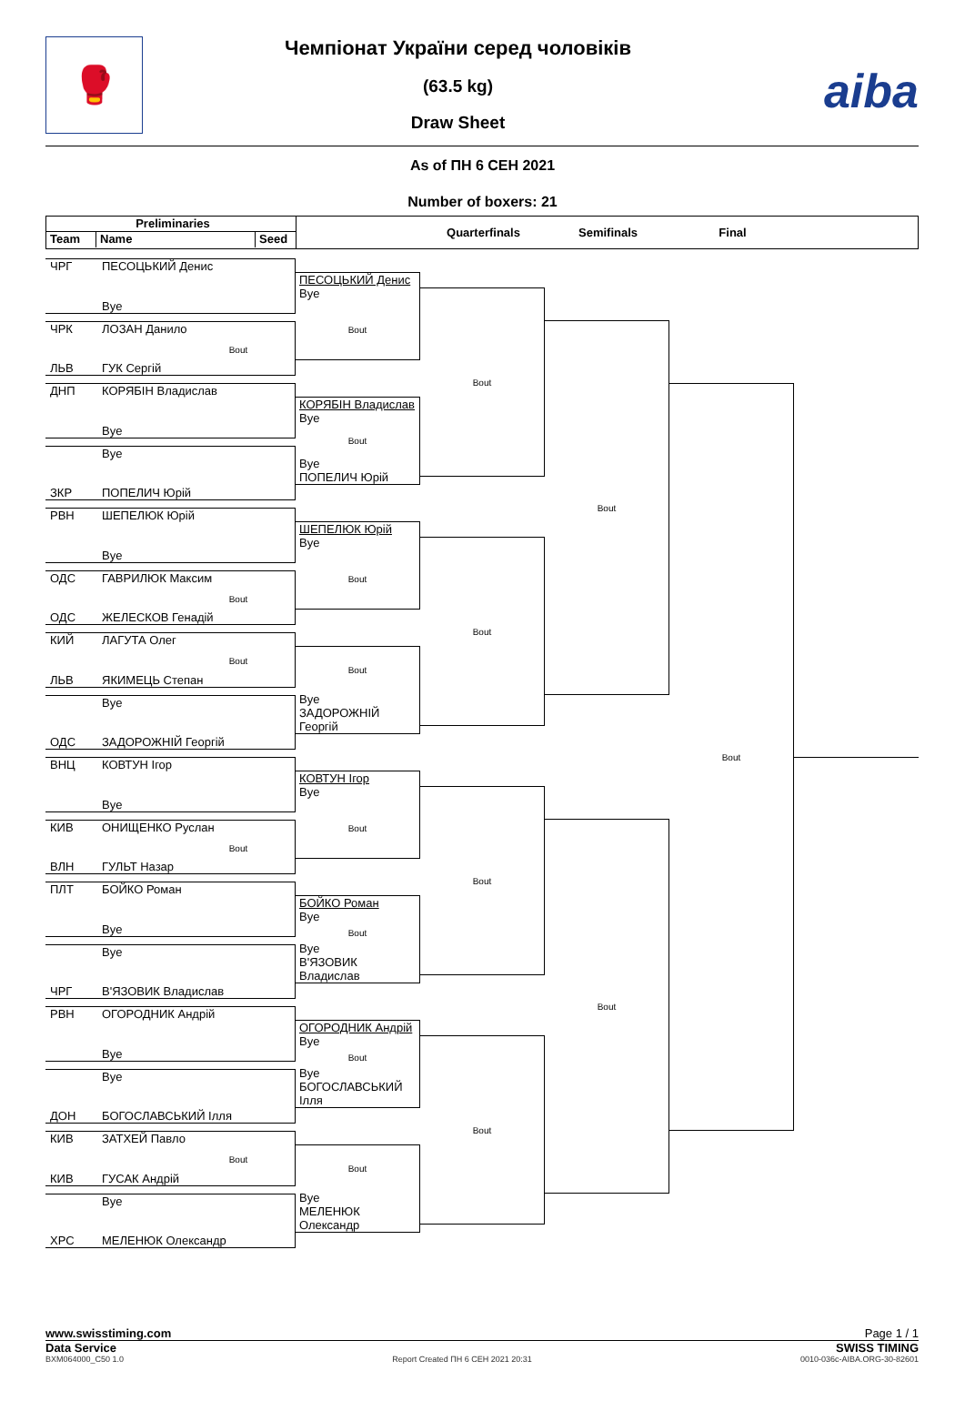🥊
Чемпіонат України серед чоловіків
(63.5 kg)
Draw Sheet
aiba
As of ПН 6 СЕН 2021
Number of boxers: 21
Preliminaries Team Name Seed
Quarterfinals
Semifinals
Final
ЧРГ ПЕСОЦЬКИЙ Денис
Bye
ЧРК ЛОЗАН Данило
Bout
ЛЬВ ГУК Сергій
ДНП КОРЯБІН Владислав
Bye
Bye
ЗКР ПОПЕЛИЧ Юрій
РВН ШЕПЕЛЮК Юрій
Bye
ОДС ГАВРИЛЮК Максим
Bout
ОДС ЖЕЛЕСКОВ Генадій
КИЙ ЛАГУТА Олег
Bout
ЛЬВ ЯКИМЕЦЬ Степан
Bye
ОДС ЗАДОРОЖНІЙ Георгій
ВНЦ КОВТУН Ігор
Bye
КИВ ОНИЩЕНКО Руслан
Bout
ВЛН ГУЛЬТ Назар
ПЛТ БОЙКО Роман
Bye
Bye
ЧРГ В'ЯЗОВИК Владислав
РВН ОГОРОДНИК Андрій
Bye
Bye
ДОН БОГОСЛАВСЬКИЙ Ілля
КИВ ЗАТХЕЙ Павло
Bout
КИВ ГУСАК Андрій
Bye
ХРС МЕЛЕНЮК Олександр
ПЕСОЦЬКИЙ Денис
Bye
Bout
КОРЯБІН Владислав
Bye
Bout
Bye
ПОПЕЛИЧ Юрій
ШЕПЕЛЮК Юрій
Bye
Bout
Bout
Bye
ЗАДОРОЖНІЙ Георгій
КОВТУН Ігор
Bye
Bout
БОЙКО Роман
Bye
Bout
Bye
В'ЯЗОВИК Владислав
ОГОРОДНИК Андрій
Bye
Bout
Bye
БОГОСЛАВСЬКИЙ Ілля
Bout
Bye
МЕЛЕНЮК Олександр
Bout
Bout
Bout
Bout
Bout
Bout
Bout
www.swisstiming.com Page 1 / 1
Data Service SWISS TIMING
BXM064000_C50 1.0 Report Created ПН 6 СЕН 2021 20:31 0010-036c-AIBA.ORG-30-82601